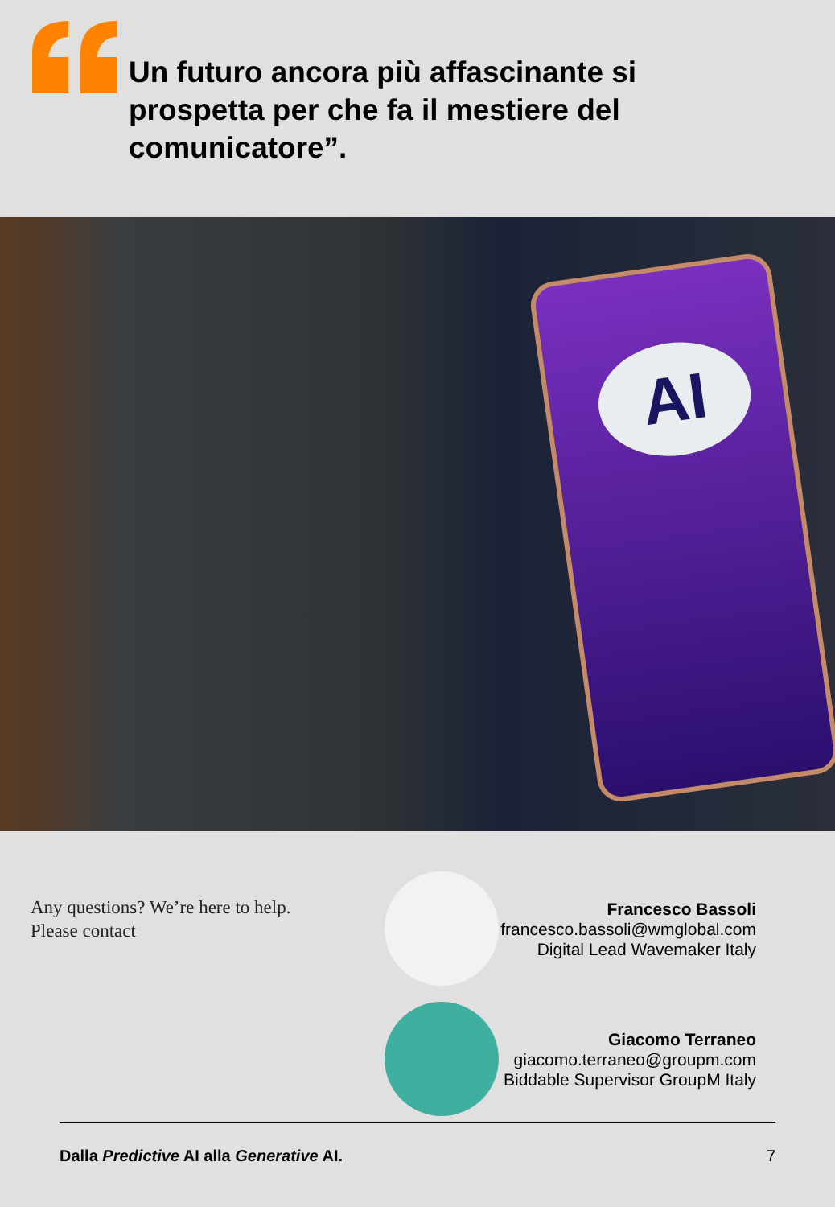Un futuro ancora più affascinante si
prospetta per che fa il mestiere del
comunicatore”.
AI
Any questions? We’re here to help.
Please contact
Francesco Bassoli
francesco.bassoli@wmglobal.com
Digital Lead Wavemaker Italy
Giacomo Terraneo
giacomo.terraneo@groupm.com
Biddable Supervisor GroupM Italy
Dalla Predictive AI alla Generative AI. 7